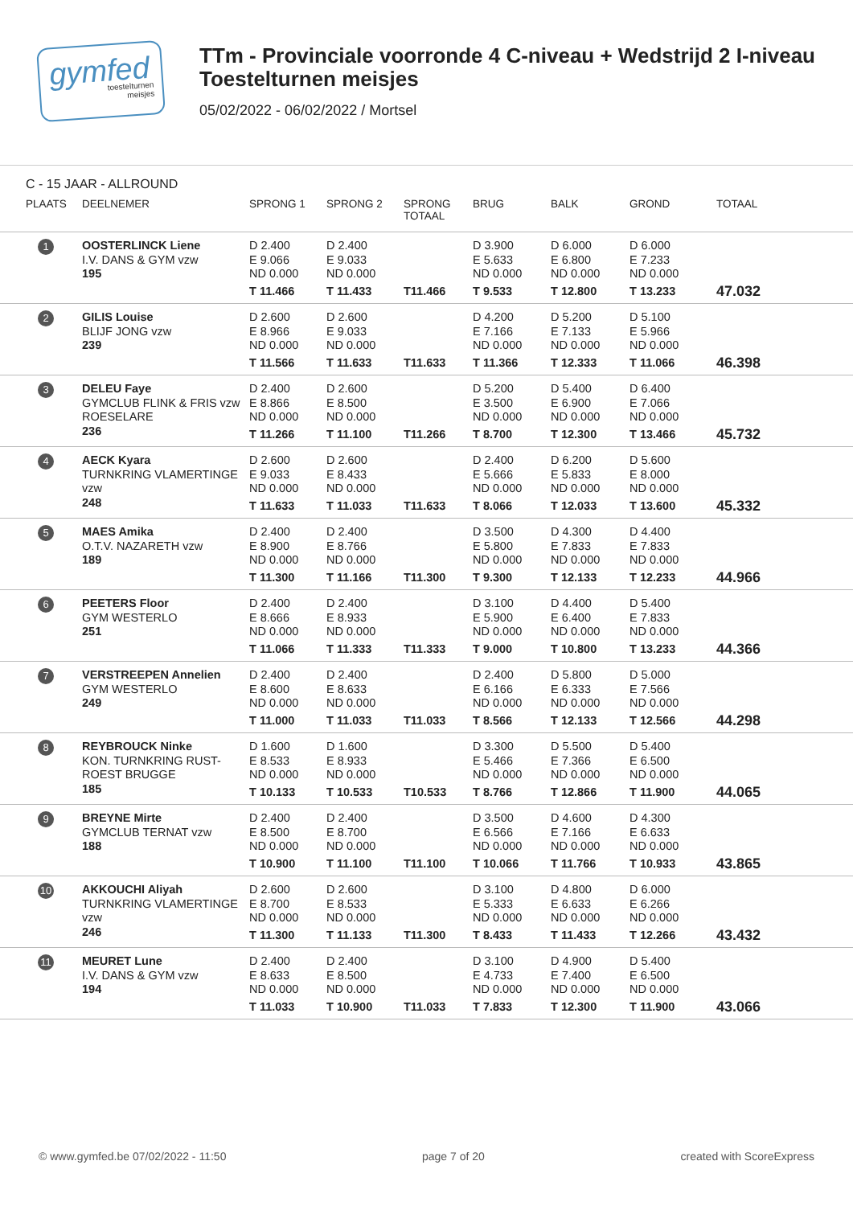gymfed
toestelturnen
meisjes
TTm - Provinciale voorronde 4 C-niveau + Wedstrijd 2 I-niveau
Toestelturnen meisjes
05/02/2022 - 06/02/2022 / Mortsel
C - 15 JAAR - ALLROUND
| PLAATS | DEELNEMER | SPRONG 1 | SPRONG 2 | SPRONG TOTAAL | BRUG | BALK | GROND | TOTAAL |
| --- | --- | --- | --- | --- | --- | --- | --- | --- |
| 1 | OOSTERLINCK Liene I.V. DANS & GYM vzw 195 | D 2.400 E 9.066 ND 0.000 T 11.466 | D 2.400 E 9.033 ND 0.000 T 11.433 | T11.466 | D 3.900 E 5.633 ND 0.000 T 9.533 | D 6.000 E 6.800 ND 0.000 T 12.800 | D 6.000 E 7.233 ND 0.000 T 13.233 | 47.032 |
| 2 | GILIS Louise BLIJF JONG vzw 239 | D 2.600 E 8.966 ND 0.000 T 11.566 | D 2.600 E 9.033 ND 0.000 T 11.633 | T11.633 | D 4.200 E 7.166 ND 0.000 T 11.366 | D 5.200 E 7.133 ND 0.000 T 12.333 | D 5.100 E 5.966 ND 0.000 T 11.066 | 46.398 |
| 3 | DELEU Faye GYMCLUB FLINK & FRIS vzw ROESELARE 236 | D 2.400 E 8.866 ND 0.000 T 11.266 | D 2.600 E 8.500 ND 0.000 T 11.100 | T11.266 | D 5.200 E 3.500 ND 0.000 T 8.700 | D 5.400 E 6.900 ND 0.000 T 12.300 | D 6.400 E 7.066 ND 0.000 T 13.466 | 45.732 |
| 4 | AECK Kyara TURNKRING VLAMERTINGE vzw 248 | D 2.600 E 9.033 ND 0.000 T 11.633 | D 2.600 E 8.433 ND 0.000 T 11.033 | T11.633 | D 2.400 E 5.666 ND 0.000 T 8.066 | D 6.200 E 5.833 ND 0.000 T 12.033 | D 5.600 E 8.000 ND 0.000 T 13.600 | 45.332 |
| 5 | MAES Amika O.T.V. NAZARETH vzw 189 | D 2.400 E 8.900 ND 0.000 T 11.300 | D 2.400 E 8.766 ND 0.000 T 11.166 | T11.300 | D 3.500 E 5.800 ND 0.000 T 9.300 | D 4.300 E 7.833 ND 0.000 T 12.133 | D 4.400 E 7.833 ND 0.000 T 12.233 | 44.966 |
| 6 | PEETERS Floor GYM WESTERLO 251 | D 2.400 E 8.666 ND 0.000 T 11.066 | D 2.400 E 8.933 ND 0.000 T 11.333 | T11.333 | D 3.100 E 5.900 ND 0.000 T 9.000 | D 4.400 E 6.400 ND 0.000 T 10.800 | D 5.400 E 7.833 ND 0.000 T 13.233 | 44.366 |
| 7 | VERSTREEPEN Annelien GYM WESTERLO 249 | D 2.400 E 8.600 ND 0.000 T 11.000 | D 2.400 E 8.633 ND 0.000 T 11.033 | T11.033 | D 2.400 E 6.166 ND 0.000 T 8.566 | D 5.800 E 6.333 ND 0.000 T 12.133 | D 5.000 E 7.566 ND 0.000 T 12.566 | 44.298 |
| 8 | REYBROUCK Ninke KON. TURNKRING RUST-ROEST BRUGGE 185 | D 1.600 E 8.533 ND 0.000 T 10.133 | D 1.600 E 8.933 ND 0.000 T 10.533 | T10.533 | D 3.300 E 5.466 ND 0.000 T 8.766 | D 5.500 E 7.366 ND 0.000 T 12.866 | D 5.400 E 6.500 ND 0.000 T 11.900 | 44.065 |
| 9 | BREYNE Mirte GYMCLUB TERNAT vzw 188 | D 2.400 E 8.500 ND 0.000 T 10.900 | D 2.400 E 8.700 ND 0.000 T 11.100 | T11.100 | D 3.500 E 6.566 ND 0.000 T 10.066 | D 4.600 E 7.166 ND 0.000 T 11.766 | D 4.300 E 6.633 ND 0.000 T 10.933 | 43.865 |
| 10 | AKKOUCHI Aliyah TURNKRING VLAMERTINGE vzw 246 | D 2.600 E 8.700 ND 0.000 T 11.300 | D 2.600 E 8.533 ND 0.000 T 11.133 | T11.300 | D 3.100 E 5.333 ND 0.000 T 8.433 | D 4.800 E 6.633 ND 0.000 T 11.433 | D 6.000 E 6.266 ND 0.000 T 12.266 | 43.432 |
| 11 | MEURET Lune I.V. DANS & GYM vzw 194 | D 2.400 E 8.633 ND 0.000 T 11.033 | D 2.400 E 8.500 ND 0.000 T 10.900 | T11.033 | D 3.100 E 4.733 ND 0.000 T 7.833 | D 4.900 E 7.400 ND 0.000 T 12.300 | D 5.400 E 6.500 ND 0.000 T 11.900 | 43.066 |
© www.gymfed.be 07/02/2022 - 11:50 page 7 of 20 created with ScoreExpress